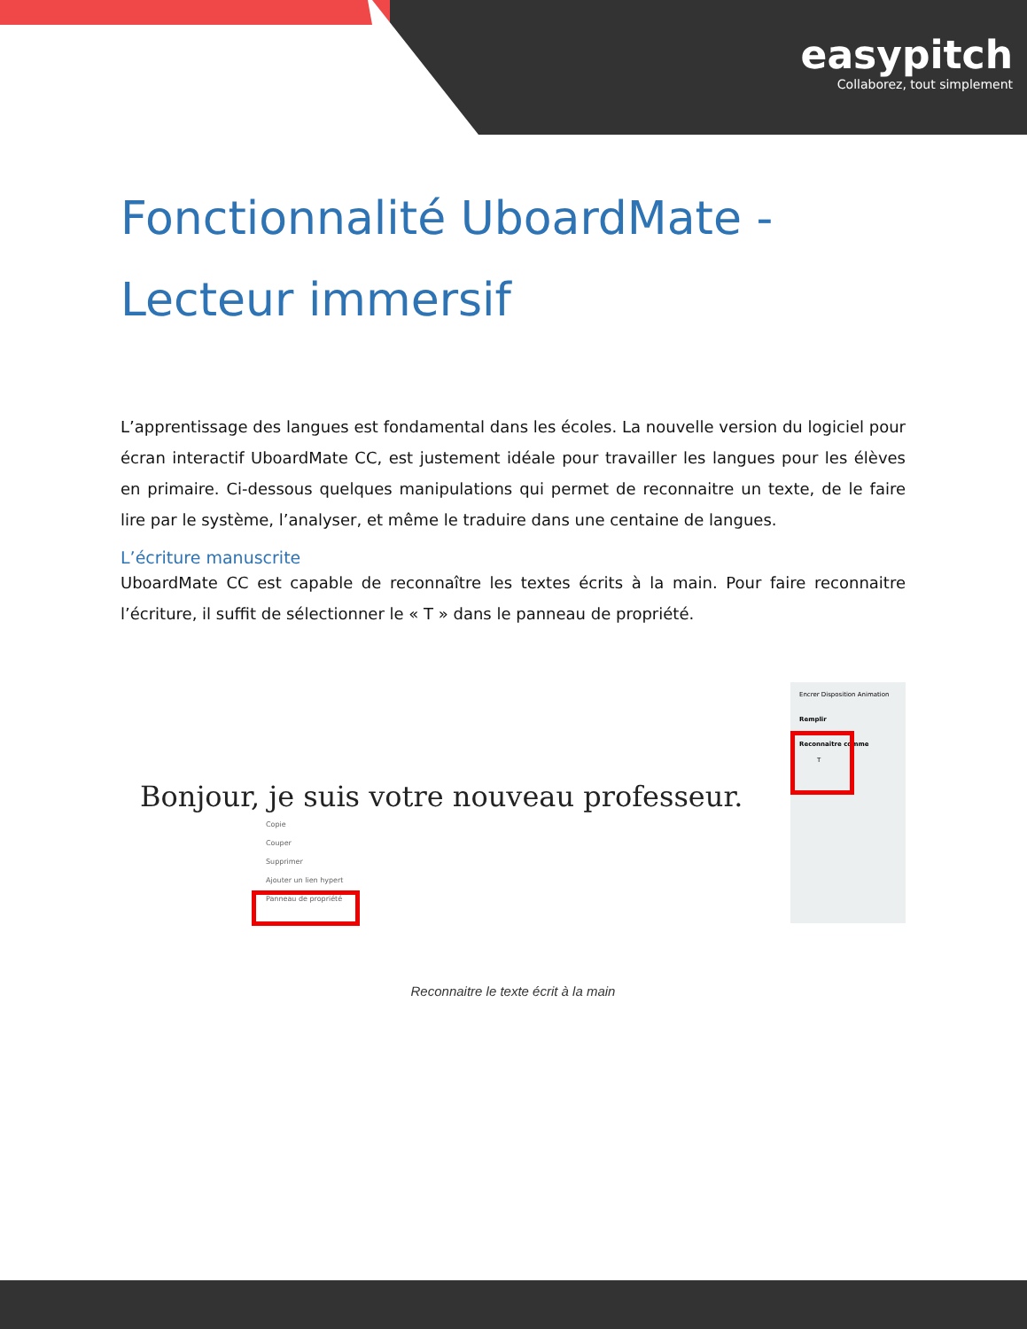easypitch
Collaborez, tout simplement
Fonctionnalité UboardMate - Lecteur immersif
L’apprentissage des langues est fondamental dans les écoles. La nouvelle version du logiciel pour écran interactif UboardMate CC, est justement idéale pour travailler les langues pour les élèves en primaire. Ci-dessous quelques manipulations qui permet de reconnaitre un texte, de le faire lire par le système, l’analyser, et même le traduire dans une centaine de langues.
L’écriture manuscrite
UboardMate CC est capable de reconnaître les textes écrits à la main. Pour faire reconnaitre l’écriture, il suffit de sélectionner le « T » dans le panneau de propriété.
Bonjour, je suis votre nouveau professeur.
Copie
Couper
Supprimer
Ajouter un lien hypert
Panneau de propriété
Encrer Disposition Animation
Remplir
Reconnaître comme
T
Reconnaitre le texte écrit à la main